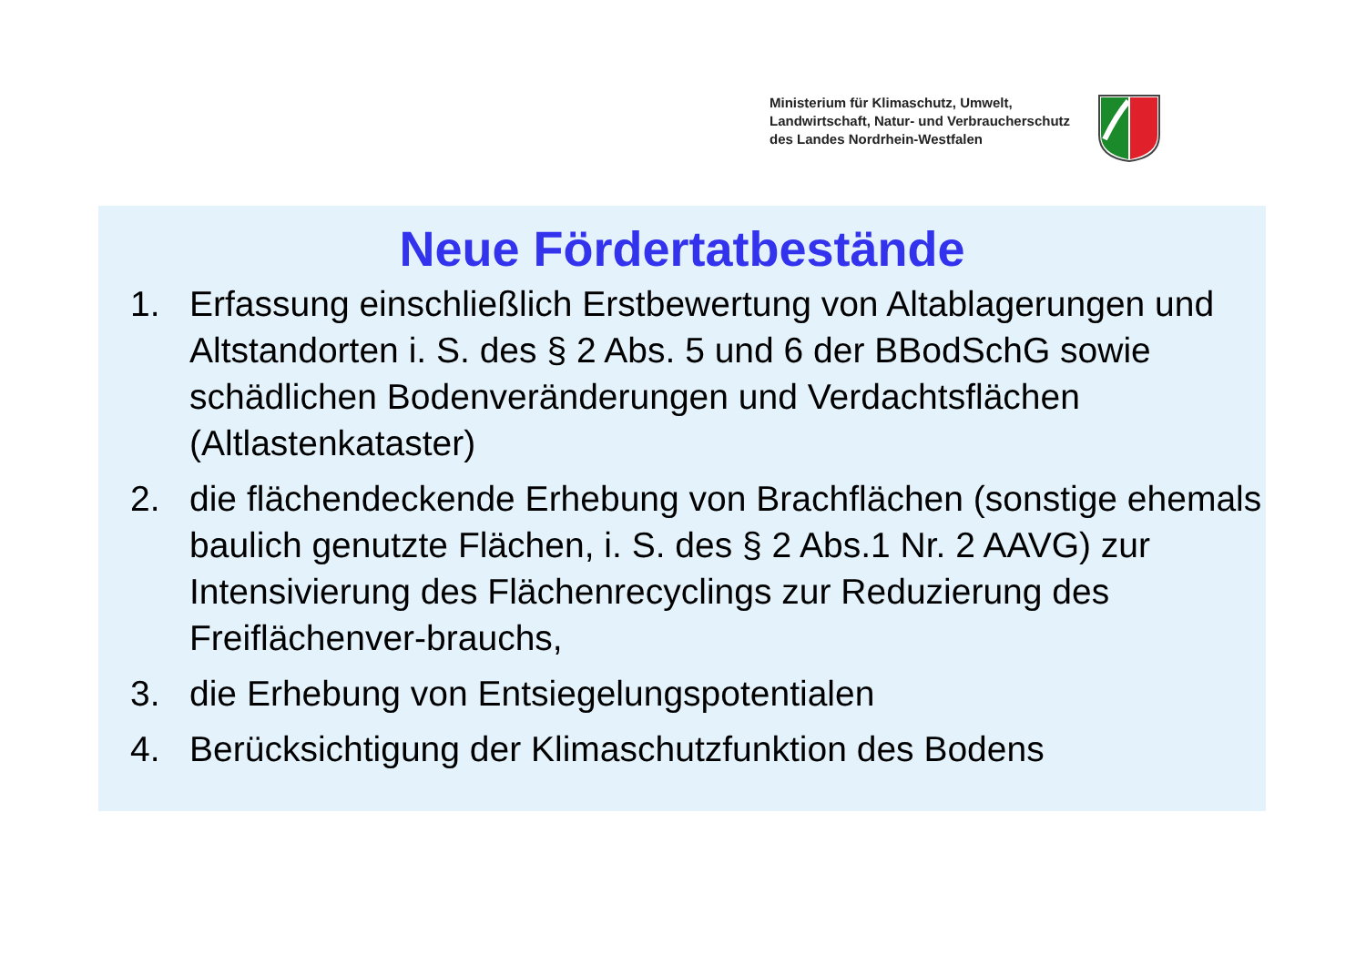Ministerium für Klimaschutz, Umwelt,
Landwirtschaft, Natur- und Verbraucherschutz
des Landes Nordrhein-Westfalen
Neue Fördertatbestände
1. Erfassung einschließlich Erstbewertung von Altablagerungen und Altstandorten i. S. des § 2 Abs. 5 und 6 der BBodSchG sowie schädlichen Bodenveränderungen und Verdachtsflächen (Altlastenkataster)
2. die flächendeckende Erhebung von Brachflächen (sonstige ehemals baulich genutzte Flächen, i. S. des § 2 Abs.1 Nr. 2 AAVG) zur Intensivierung des Flächenrecyclings zur Reduzierung des Freiflächenver-brauchs,
3. die Erhebung von Entsiegelungspotentialen
4. Berücksichtigung der Klimaschutzfunktion des Bodens